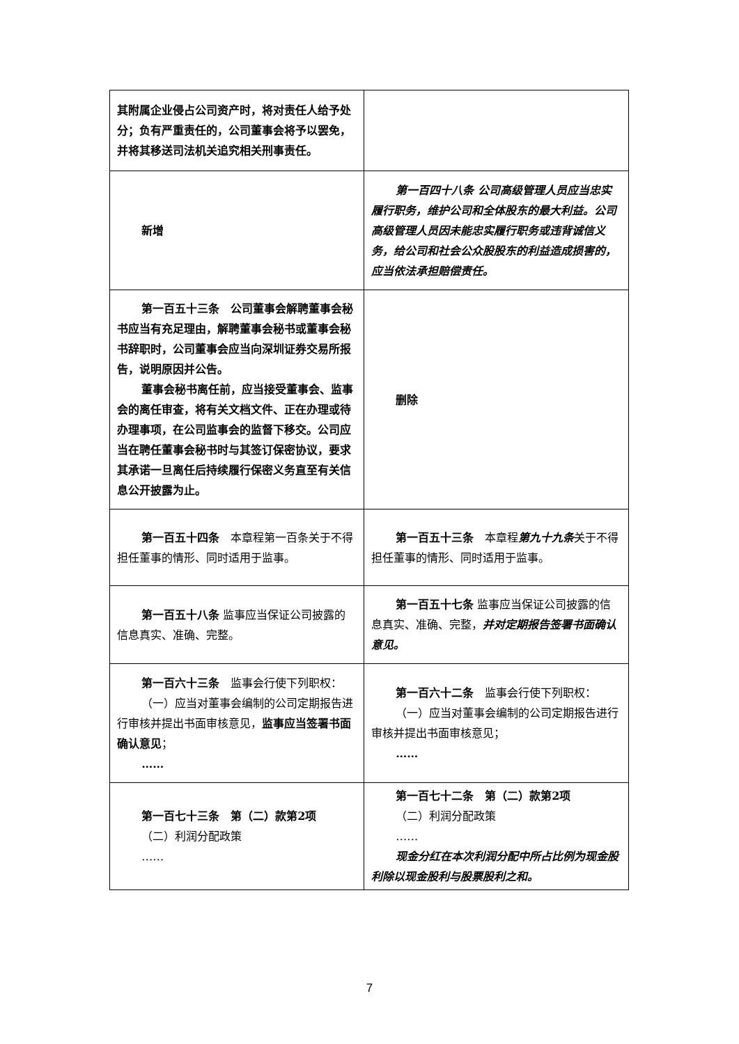| 其附属企业侵占公司资产时，将对责任人给予处分；负有严重责任的，公司董事会将予以罢免，并将其移送司法机关追究相关刑事责任。 | |
| 新增 | 第一百四十八条 公司高级管理人员应当忠实履行职务，维护公司和全体股东的最大利益。公司高级管理人员因未能忠实履行职务或违背诚信义务，给公司和社会公众股股东的利益造成损害的，应当依法承担赔偿责任。 |
| 第一百五十三条 公司董事会解聘董事会秘书应当有充足理由，解聘董事会秘书或董事会秘书辞职时，公司董事会应当向深圳证券交易所报告，说明原因并公告。 董事会秘书离任前，应当接受董事会、监事会的离任审查，将有关文档文件、正在办理或待办理事项，在公司监事会的监督下移交。公司应当在聘任董事会秘书时与其签订保密协议，要求其承诺一旦离任后持续履行保密义务直至有关信息公开披露为止。 | 删除 |
| 第一百五十四条 本章程第一百条关于不得担任董事的情形、同时适用于监事。 | 第一百五十三条 本章程 第九十九条 关于不得担任董事的情形、同时适用于监事。 |
| 第一百五十八条 监事应当保证公司披露的信息真实、准确、完整。 | 第一百五十七条 监事应当保证公司披露的信息真实、准确、完整， 并对定期报告签署书面确认意见。 |
| 第一百六十三条 监事会行使下列职权： （一）应当对董事会编制的公司定期报告进行审核并提出书面审核意见， 监事应当签署书面确认意见 ； …… | 第一百六十二条 监事会行使下列职权： （一）应当对董事会编制的公司定期报告进行审核并提出书面审核意见； …… |
| 第一百七十三条 第（二）款第2项 （二）利润分配政策 …… | 第一百七十二条 第（二）款第2项 （二）利润分配政策 …… 现金分红在本次利润分配中所占比例为现金股利除以现金股利与股票股利之和。 |
7